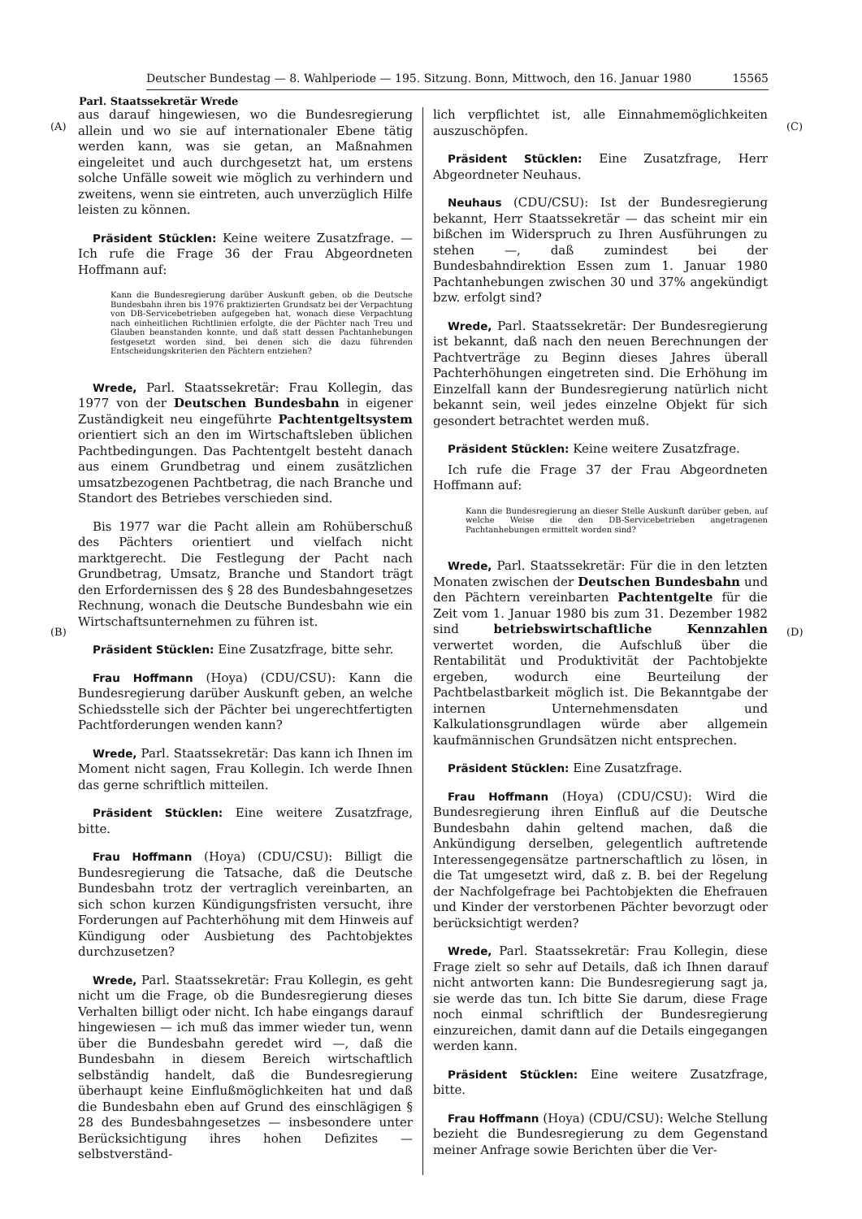Deutscher Bundestag — 8. Wahlperiode — 195. Sitzung. Bonn, Mittwoch, den 16. Januar 1980 15565
Parl. Staatssekretär Wrede
(A)
(B)
(C)
(D)
aus darauf hingewiesen, wo die Bundesregierung allein und wo sie auf internationaler Ebene tätig werden kann, was sie getan, an Maßnahmen eingeleitet und auch durchgesetzt hat, um erstens solche Unfälle soweit wie möglich zu verhindern und zweitens, wenn sie eintreten, auch unverzüglich Hilfe leisten zu können.
Präsident Stücklen: Keine weitere Zusatzfrage. — Ich rufe die Frage 36 der Frau Abgeordneten Hoffmann auf:
Kann die Bundesregierung darüber Auskunft geben, ob die Deutsche Bundesbahn ihren bis 1976 praktizierten Grundsatz bei der Verpachtung von DB-Servicebetrieben aufgegeben hat, wonach diese Verpachtung nach einheitlichen Richtlinien erfolgte, die der Pächter nach Treu und Glauben beanstanden konnte, und daß statt dessen Pachtanhebungen festgesetzt worden sind, bei denen sich die dazu führenden Entscheidungskriterien den Pächtern entziehen?
Wrede, Parl. Staatssekretär: Frau Kollegin, das 1977 von der Deutschen Bundesbahn in eigener Zuständigkeit neu eingeführte Pachtentgeltsystem orientiert sich an den im Wirtschaftsleben üblichen Pachtbedingungen. Das Pachtentgelt besteht danach aus einem Grundbetrag und einem zusätzlichen umsatzbezogenen Pachtbetrag, die nach Branche und Standort des Betriebes verschieden sind.
Bis 1977 war die Pacht allein am Rohüberschuß des Pächters orientiert und vielfach nicht marktgerecht. Die Festlegung der Pacht nach Grundbetrag, Umsatz, Branche und Standort trägt den Erfordernissen des § 28 des Bundesbahngesetzes Rechnung, wonach die Deutsche Bundesbahn wie ein Wirtschaftsunternehmen zu führen ist.
Präsident Stücklen: Eine Zusatzfrage, bitte sehr.
Frau Hoffmann (Hoya) (CDU/CSU): Kann die Bundesregierung darüber Auskunft geben, an welche Schiedsstelle sich der Pächter bei ungerechtfertigten Pachtforderungen wenden kann?
Wrede, Parl. Staatssekretär: Das kann ich Ihnen im Moment nicht sagen, Frau Kollegin. Ich werde Ihnen das gerne schriftlich mitteilen.
Präsident Stücklen: Eine weitere Zusatzfrage, bitte.
Frau Hoffmann (Hoya) (CDU/CSU): Billigt die Bundesregierung die Tatsache, daß die Deutsche Bundesbahn trotz der vertraglich vereinbarten, an sich schon kurzen Kündigungsfristen versucht, ihre Forderungen auf Pachterhöhung mit dem Hinweis auf Kündigung oder Ausbietung des Pachtobjektes durchzusetzen?
Wrede, Parl. Staatssekretär: Frau Kollegin, es geht nicht um die Frage, ob die Bundesregierung dieses Verhalten billigt oder nicht. Ich habe eingangs darauf hingewiesen — ich muß das immer wieder tun, wenn über die Bundesbahn geredet wird —, daß die Bundesbahn in diesem Bereich wirtschaftlich selbständig handelt, daß die Bundesregierung überhaupt keine Einflußmöglichkeiten hat und daß die Bundesbahn eben auf Grund des einschlägigen § 28 des Bundesbahngesetzes — insbesondere unter Berücksichtigung ihres hohen Defizites — selbstverständ-
lich verpflichtet ist, alle Einnahmemöglichkeiten auszuschöpfen.
Präsident Stücklen: Eine Zusatzfrage, Herr Abgeordneter Neuhaus.
Neuhaus (CDU/CSU): Ist der Bundesregierung bekannt, Herr Staatssekretär — das scheint mir ein bißchen im Widerspruch zu Ihren Ausführungen zu stehen —, daß zumindest bei der Bundesbahndirektion Essen zum 1. Januar 1980 Pachtanhebungen zwischen 30 und 37% angekündigt bzw. erfolgt sind?
Wrede, Parl. Staatssekretär: Der Bundesregierung ist bekannt, daß nach den neuen Berechnungen der Pachtverträge zu Beginn dieses Jahres überall Pachterhöhungen eingetreten sind. Die Erhöhung im Einzelfall kann der Bundesregierung natürlich nicht bekannt sein, weil jedes einzelne Objekt für sich gesondert betrachtet werden muß.
Präsident Stücklen: Keine weitere Zusatzfrage.
Ich rufe die Frage 37 der Frau Abgeordneten Hoffmann auf:
Kann die Bundesregierung an dieser Stelle Auskunft darüber geben, auf welche Weise die den DB-Servicebetrieben angetragenen Pachtanhebungen ermittelt worden sind?
Wrede, Parl. Staatssekretär: Für die in den letzten Monaten zwischen der Deutschen Bundesbahn und den Pächtern vereinbarten Pachtentgelte für die Zeit vom 1. Januar 1980 bis zum 31. Dezember 1982 sind betriebswirtschaftliche Kennzahlen verwertet worden, die Aufschluß über die Rentabilität und Produktivität der Pachtobjekte ergeben, wodurch eine Beurteilung der Pachtbelastbarkeit möglich ist. Die Bekanntgabe der internen Unternehmensdaten und Kalkulationsgrundlagen würde aber allgemein kaufmännischen Grundsätzen nicht entsprechen.
Präsident Stücklen: Eine Zusatzfrage.
Frau Hoffmann (Hoya) (CDU/CSU): Wird die Bundesregierung ihren Einfluß auf die Deutsche Bundesbahn dahin geltend machen, daß die Ankündigung derselben, gelegentlich auftretende Interessengegensätze partnerschaftlich zu lösen, in die Tat umgesetzt wird, daß z. B. bei der Regelung der Nachfolgefrage bei Pachtobjekten die Ehefrauen und Kinder der verstorbenen Pächter bevorzugt oder berücksichtigt werden?
Wrede, Parl. Staatssekretär: Frau Kollegin, diese Frage zielt so sehr auf Details, daß ich Ihnen darauf nicht antworten kann: Die Bundesregierung sagt ja, sie werde das tun. Ich bitte Sie darum, diese Frage noch einmal schriftlich der Bundesregierung einzureichen, damit dann auf die Details eingegangen werden kann.
Präsident Stücklen: Eine weitere Zusatzfrage, bitte.
Frau Hoffmann (Hoya) (CDU/CSU): Welche Stellung bezieht die Bundesregierung zu dem Gegenstand meiner Anfrage sowie Berichten über die Ver-